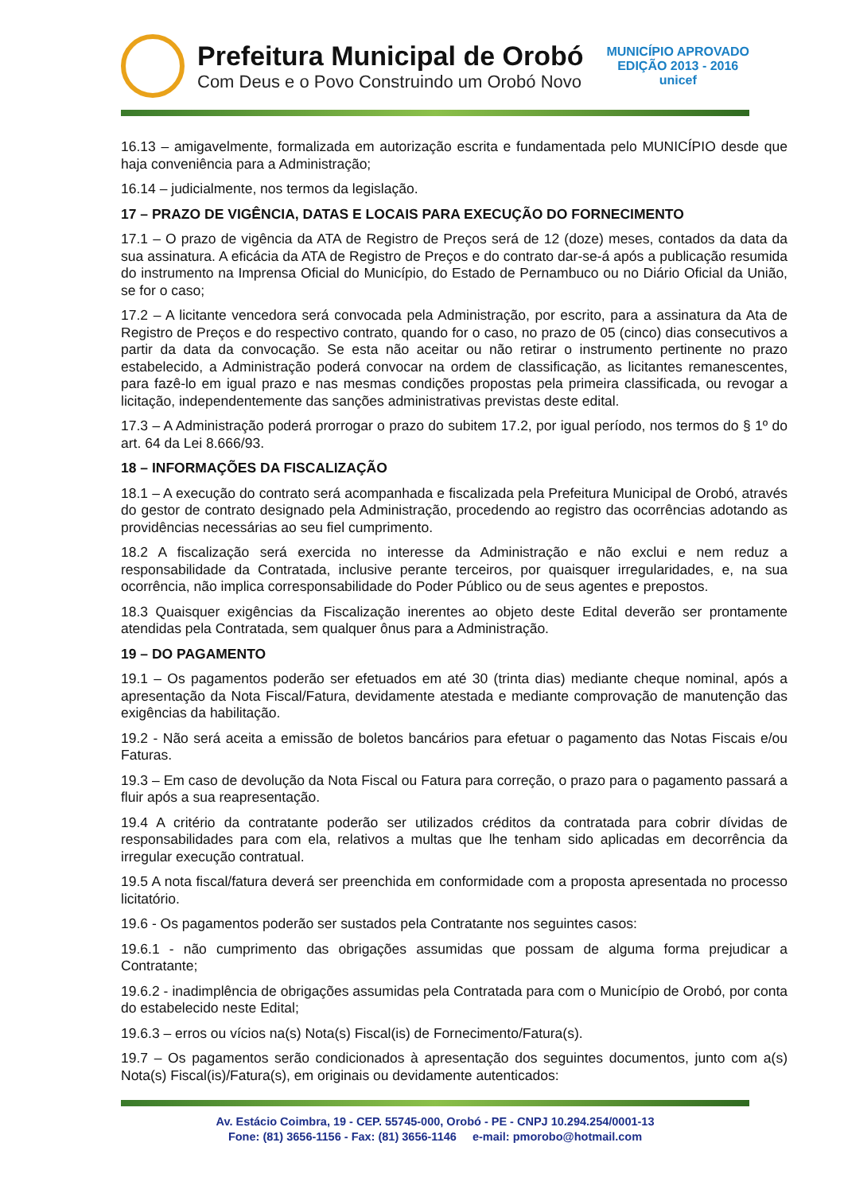Prefeitura Municipal de Orobó
Com Deus e o Povo Construindo um Orobó Novo
MUNICÍPIO APROVADO
EDIÇÃO 2013 - 2016
unicef
16.13 – amigavelmente, formalizada em autorização escrita e fundamentada pelo MUNICÍPIO desde que haja conveniência para a Administração;
16.14 – judicialmente, nos termos da legislação.
17 – PRAZO DE VIGÊNCIA, DATAS E LOCAIS PARA EXECUÇÃO DO FORNECIMENTO
17.1 – O prazo de vigência da ATA de Registro de Preços será de 12 (doze) meses, contados da data da sua assinatura. A eficácia da ATA de Registro de Preços e do contrato dar-se-á após a publicação resumida do instrumento na Imprensa Oficial do Município, do Estado de Pernambuco ou no Diário Oficial da União, se for o caso;
17.2 – A licitante vencedora será convocada pela Administração, por escrito, para a assinatura da Ata de Registro de Preços e do respectivo contrato, quando for o caso, no prazo de 05 (cinco) dias consecutivos a partir da data da convocação. Se esta não aceitar ou não retirar o instrumento pertinente no prazo estabelecido, a Administração poderá convocar na ordem de classificação, as licitantes remanescentes, para fazê-lo em igual prazo e nas mesmas condições propostas pela primeira classificada, ou revogar a licitação, independentemente das sanções administrativas previstas deste edital.
17.3 – A Administração poderá prorrogar o prazo do subitem 17.2, por igual período, nos termos do § 1º do art. 64 da Lei 8.666/93.
18 – INFORMAÇÕES DA FISCALIZAÇÃO
18.1 – A execução do contrato será acompanhada e fiscalizada pela Prefeitura Municipal de Orobó, através do gestor de contrato designado pela Administração, procedendo ao registro das ocorrências adotando as providências necessárias ao seu fiel cumprimento.
18.2 A fiscalização será exercida no interesse da Administração e não exclui e nem reduz a responsabilidade da Contratada, inclusive perante terceiros, por quaisquer irregularidades, e, na sua ocorrência, não implica corresponsabilidade do Poder Público ou de seus agentes e prepostos.
18.3 Quaisquer exigências da Fiscalização inerentes ao objeto deste Edital deverão ser prontamente atendidas pela Contratada, sem qualquer ônus para a Administração.
19 – DO PAGAMENTO
19.1 – Os pagamentos poderão ser efetuados em até 30 (trinta dias) mediante cheque nominal, após a apresentação da Nota Fiscal/Fatura, devidamente atestada e mediante comprovação de manutenção das exigências da habilitação.
19.2 - Não será aceita a emissão de boletos bancários para efetuar o pagamento das Notas Fiscais e/ou Faturas.
19.3 – Em caso de devolução da Nota Fiscal ou Fatura para correção, o prazo para o pagamento passará a fluir após a sua reapresentação.
19.4 A critério da contratante poderão ser utilizados créditos da contratada para cobrir dívidas de responsabilidades para com ela, relativos a multas que lhe tenham sido aplicadas em decorrência da irregular execução contratual.
19.5 A nota fiscal/fatura deverá ser preenchida em conformidade com a proposta apresentada no processo licitatório.
19.6 - Os pagamentos poderão ser sustados pela Contratante nos seguintes casos:
19.6.1 - não cumprimento das obrigações assumidas que possam de alguma forma prejudicar a Contratante;
19.6.2 - inadimplência de obrigações assumidas pela Contratada para com o Município de Orobó, por conta do estabelecido neste Edital;
19.6.3 – erros ou vícios na(s) Nota(s) Fiscal(is) de Fornecimento/Fatura(s).
19.7 – Os pagamentos serão condicionados à apresentação dos seguintes documentos, junto com a(s) Nota(s) Fiscal(is)/Fatura(s), em originais ou devidamente autenticados:
Av. Estácio Coimbra, 19 - CEP. 55745-000, Orobó - PE - CNPJ 10.294.254/0001-13
Fone: (81) 3656-1156 - Fax: (81) 3656-1146 e-mail: pmorobo@hotmail.com